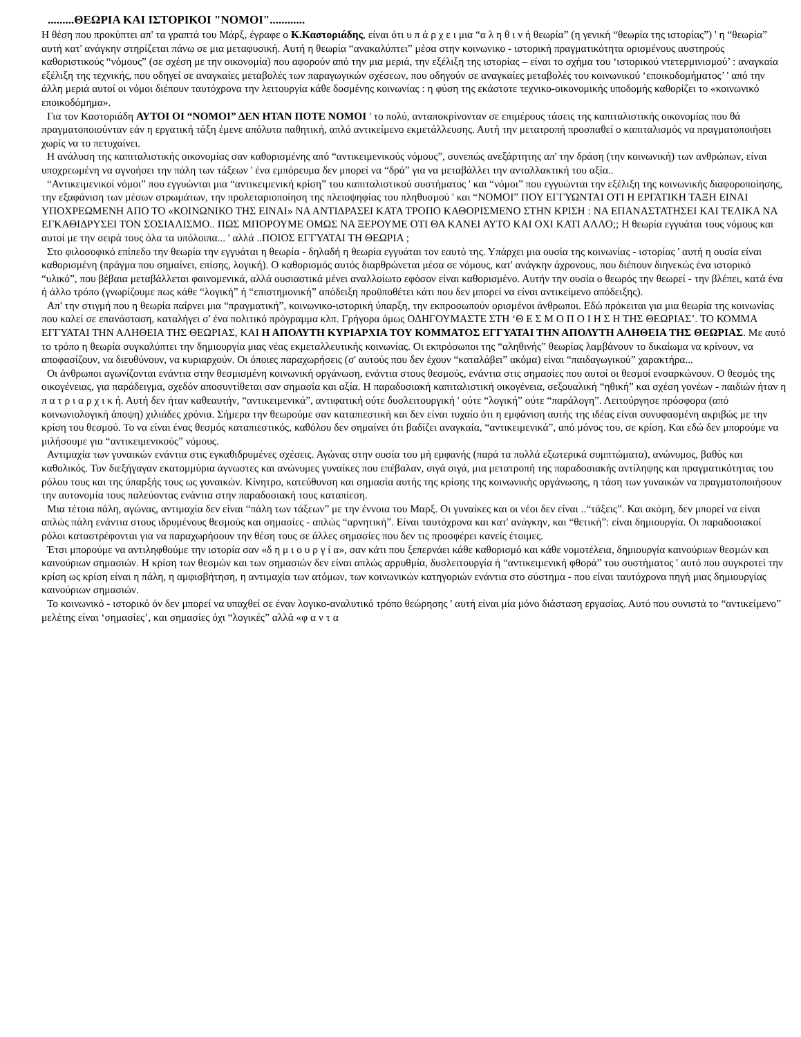.........ΘΕΩΡΙΑ ΚΑΙ ΙΣΤΟΡΙΚΟΙ "ΝΟΜΟΙ"............
Η θέση που προκύπτει απ' τα γραπτά του Μάρξ, έγραφε ο Κ.Καστοριάδης, είναι ότι υ π ά ρ χ ε ι μια “α λ η θ ι ν ή θεωρία” (η γενική “θεωρία της ιστορίας”) ' η “θεωρία” αυτή κατ' ανάγκην στηρίζεται πάνω σε μια μεταφυσική. Αυτή η θεωρία “ανακαλύπτει” μέσα στην κοινωνικο - ιστορική πραγματικότητα ορισμένους αυστηρούς καθοριστικούς “νόμους” (σε σχέση με την οικονομία) που αφορούν από την μια μεριά, την εξέλιξη της ιστορίας – είναι το σχήμα του ‘ιστορικού ντετερμινισμού’ : αναγκαία εξέλιξη της τεχνικής, που οδηγεί σε αναγκαίες μεταβολές των παραγωγικών σχέσεων, που οδηγούν σε αναγκαίες μεταβολές του κοινωνικού ‘εποικοδομήματος’ ' από την άλλη μεριά αυτοί οι νόμοι διέπουν ταυτόχρονα την λειτουργία κάθε δοσμένης κοινωνίας : η φύση της εκάστοτε τεχνικο-οικονομικής υποδομής καθορίζει το «κοινωνικό εποικοδόμημα».
Για τον Καστοριάδη ΑΥΤΟΙ ΟΙ “ΝΟΜΟΙ” ΔΕΝ ΗΤΑΝ ΠΟΤΕ ΝΟΜΟΙ ' το πολύ, ανταποκρίνονταν σε επιμέρους τάσεις της καπιταλιστικής οικονομίας που θά πραγματοποιούνταν εάν η εργατική τάξη έμενε απόλυτα παθητική, απλό αντικείμενο εκμετάλλευσης. Αυτή την μετατροπή προσπαθεί ο καπιταλισμός να πραγματοποιήσει χωρίς να το πετυχαίνει.
Η ανάλυση της καπιταλιστικής οικονομίας σαν καθορισμένης από “αντικειμενικούς νόμους”, συνεπώς ανεξάρτητης απ' την δράση (την κοινωνική) των ανθρώπων, είναι υποχρεωμένη να αγνοήσει την πάλη των τάξεων ' ένα εμπόρευμα δεν μπορεί να “δρά” για να μεταβάλλει την ανταλλακτική του αξία..
“Αντικειμενικοί νόμοι” που εγγυώνται μια “αντικειμενική κρίση” του καπιταλιστικού συστήματος ' και “νόμοι” που εγγυώνται την εξέλιξη της κοινωνικής διαφοροποίησης, την εξαφάνιση των μέσων στρωμάτων, την προλεταριοποίηση της πλειοψηφίας του πληθυσμού ' και “ΝΟΜΟΙ” ΠΟΥ ΕΓΓΥΩΝΤΑΙ ΟΤΙ Η ΕΡΓΑΤΙΚΗ ΤΑΞΗ ΕΙΝΑΙ ΥΠΟΧΡΕΩΜΕΝΗ ΑΠΟ ΤΟ «ΚΟΙΝΩΝΙΚΟ ΤΗΣ ΕΙΝΑΙ» ΝΑ ΑΝΤΙΔΡΑΣΕΙ ΚΑΤΑ ΤΡΟΠΟ ΚΑΘΟΡΙΣΜΕΝΟ ΣΤΗΝ ΚΡΙΣΗ : ΝΑ ΕΠΑΝΑΣΤΑΤΗΣΕΙ ΚΑΙ ΤΕΛΙΚΑ ΝΑ ΕΓΚΑΘΙΔΡΥΣΕΙ ΤΟΝ ΣΟΣΙΑΛΙΣΜΟ.. ΠΩΣ ΜΠΟΡΟΥΜΕ ΟΜΩΣ ΝΑ ΞΕΡΟΥΜΕ ΟΤΙ ΘΑ ΚΑΝΕΙ ΑΥΤΟ ΚΑΙ ΟΧΙ ΚΑΤΙ ΑΛΛΟ;; Η θεωρία εγγυάται τους νόμους και αυτοί με την σειρά τους όλα τα υπόλοιπα... ' αλλά ..ΠΟΙΟΣ ΕΓΓΥΑΤΑΙ ΤΗ ΘΕΩΡΙΑ ;
Στο φιλοσοφικό επίπεδο την θεωρία την εγγυάται η θεωρία - δηλαδή η θεωρία εγγυάται τον εαυτό της. Υπάρχει μια ουσία της κοινωνίας - ιστορίας ' αυτή η ουσία είναι καθορισμένη (πράγμα που σημαίνει, επίσης, λογική). Ο καθορισμός αυτός διαρθρώνεται μέσα σε νόμους, κατ' ανάγκην άχρονους, που διέπουν διηνεκώς ένα ιστορικό “υλικό”, που βέβαια μεταβάλλεται φαινομενικά, αλλά ουσιαστικά μένει αναλλοίωτο εφόσον είναι καθορισμένο. Αυτήν την ουσία ο θεωρός την θεωρεί - την βλέπει, κατά ένα ή άλλο τρόπο (γνωρίζουμε πως κάθε “λογική” ή “επιστημονική” απόδειξη προϋποθέτει κάτι που δεν μπορεί να είναι αντικείμενο απόδειξης).
Απ' την στιγμή που η θεωρία παίρνει μια “πραγματική”, κοινωνικο-ιστορική ύπαρξη, την εκπροσωπούν ορισμένοι άνθρωποι. Εδώ πρόκειται για μια θεωρία της κοινωνίας που καλεί σε επανάσταση, καταλήγει σ' ένα πολιτικό πρόγραμμα κλπ. Γρήγορα όμως ΟΔΗΓΟΥΜΑΣΤΕ ΣΤΗ ‘Θ Ε Σ Μ Ο Π Ο Ι Η Σ Η ΤΗΣ ΘΕΩΡΙΑΣ’. ΤΟ ΚΟΜΜΑ ΕΓΓΥΑΤΑΙ ΤΗΝ ΑΛΗΘΕΙΑ ΤΗΣ ΘΕΩΡΙΑΣ, ΚΑΙ Η ΑΠΟΛΥΤΗ ΚΥΡΙΑΡΧΙΑ ΤΟΥ ΚΟΜΜΑΤΟΣ ΕΓΓΥΑΤΑΙ ΤΗΝ ΑΠΟΛΥΤΗ ΑΛΗΘΕΙΑ ΤΗΣ ΘΕΩΡΙΑΣ. Με αυτό το τρόπο η θεωρία συγκαλύπτει την δημιουργία μιας νέας εκμεταλλευτικής κοινωνίας. Οι εκπρόσωποι της “αληθινής” θεωρίας λαμβάνουν το δικαίωμα να κρίνουν, να αποφασίζουν, να διευθύνουν, να κυριαρχούν. Οι όποιες παραχωρήσεις (σ' αυτούς που δεν έχουν “καταλάβει” ακόμα) είναι “παιδαγωγικού” χαρακτήρα...
Οι άνθρωποι αγωνίζονται ενάντια στην θεσμισμένη κοινωνική οργάνωση, ενάντια στους θεσμούς, ενάντια στις σημασίες που αυτοί οι θεσμοί ενσαρκώνουν. Ο θεσμός της οικογένειας, για παράδειγμα, σχεδόν αποσυντίθεται σαν σημασία και αξία. Η παραδοσιακή καπιταλιστική οικογένεια, σεξουαλική “ηθική” και σχέση γονέων - παιδιών ήταν η π α τ ρ ι α ρ χ ι κ ή. Αυτή δεν ήταν καθεαυτήν, “αντικειμενικά”, αντιφατική ούτε δυσλειτουργική ' ούτε “λογική” ούτε “παράλογη”. Λειτούργησε πρόσφορα (από κοινωνιολογική άποψη) χιλιάδες χρόνια. Σήμερα την θεωρούμε σαν καταπιεστική και δεν είναι τυχαίο ότι η εμφάνιση αυτής της ιδέας είναι συνυφασμένη ακριβώς με την κρίση του θεσμού. Το να είναι ένας θεσμός καταπιεστικός, καθόλου δεν σημαίνει ότι βαδίζει αναγκαία, “αντικειμενικά”, από μόνος του, σε κρίση. Και εδώ δεν μπορούμε να μιλήσουμε για “αντικειμενικούς” νόμους.
Αντιμαχία των γυναικών ενάντια στις εγκαθιδρυμένες σχέσεις. Αγώνας στην ουσία του μή εμφανής (παρά τα πολλά εξωτερικά συμπτώματα), ανώνυμος, βαθύς και καθολικός. Τον διεξήγαγαν εκατομμύρια άγνωστες και ανώνυμες γυναίκες που επέβαλαν, σιγά σιγά, μια μετατροπή της παραδοσιακής αντίληψης και πραγματικότητας του ρόλου τους και της ύπαρξής τους ως γυναικών. Κίνητρο, κατεύθυνση και σημασία αυτής της κρίσης της κοινωνικής οργάνωσης, η τάση των γυναικών να πραγματοποιήσουν την αυτονομία τους παλεύοντας ενάντια στην παραδοσιακή τους καταπίεση.
Μια τέτοια πάλη, αγώνας, αντιμαχία δεν είναι “πάλη των τάξεων” με την έννοια του Μαρξ. Οι γυναίκες και οι νέοι δεν είναι ..“τάξεις”. Και ακόμη, δεν μπορεί να είναι απλώς πάλη ενάντια στους ιδρυμένους θεσμούς και σημασίες - απλώς “αρνητική”. Είναι ταυτόχρονα και κατ' ανάγκην, και “θετική”: είναι δημιουργία. Οι παραδοσιακοί ρόλοι καταστρέφονται για να παραχωρήσουν την θέση τους σε άλλες σημασίες που δεν τις προσφέρει κανείς έτοιμες.
Έτσι μπορούμε να αντιληφθούμε την ιστορία σαν «δ η μ ι ο υ ρ γ ί α», σαν κάτι που ξεπερνάει κάθε καθορισμό και κάθε νομοτέλεια, δημιουργία καινούριων θεσμών και καινούριων σημασιών. Η κρίση των θεσμών και των σημασιών δεν είναι απλώς αρρυθμία, δυσλειτουργία ή “αντικειμενική φθορά” του συστήματος ' αυτό που συγκροτεί την κρίση ως κρίση είναι η πάλη, η αμφισβήτηση, η αντιμαχία των ατόμων, των κοινωνικών κατηγοριών ενάντια στο σύστημα - που είναι ταυτόχρονα πηγή μιας δημιουργίας καινούριων σημασιών.
Το κοινωνικό - ιστορικό όν δεν μπορεί να υπαχθεί σε έναν λογικο-αναλυτικό τρόπο θεώρησης ' αυτή είναι μία μόνο διάσταση εργασίας. Αυτό που συνιστά το “αντικείμενο” μελέτης είναι ‘σημασίες’, και σημασίες όχι “λογικές” αλλά «φ α ν τ α